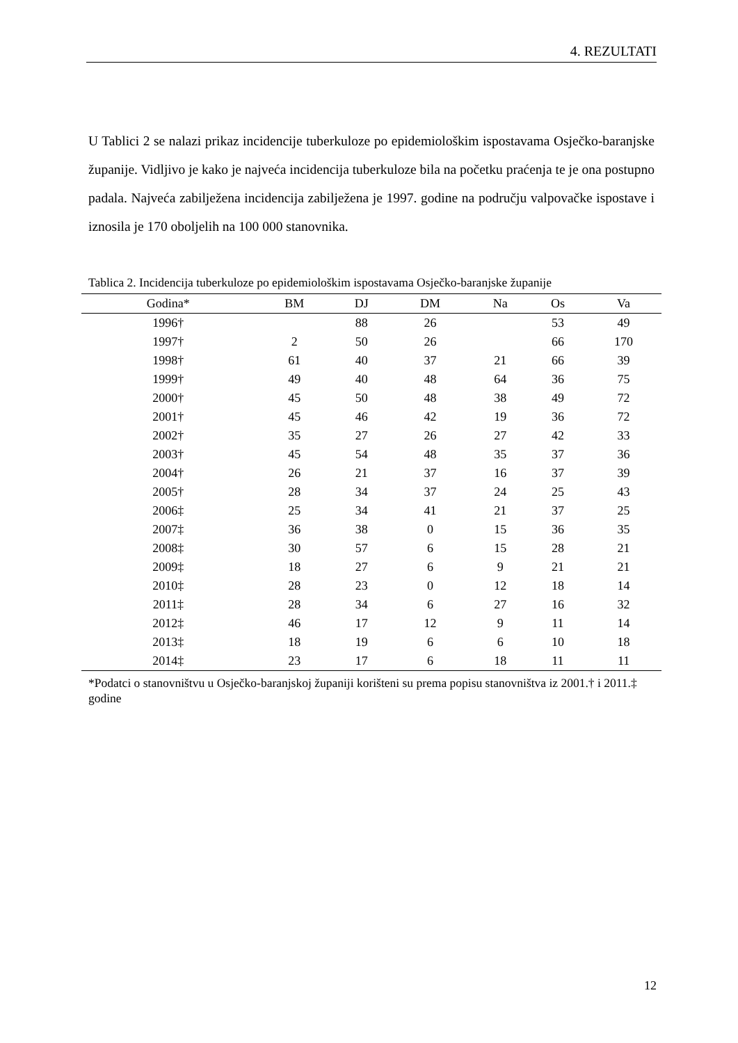4. REZULTATI
U Tablici 2 se nalazi prikaz incidencije tuberkuloze po epidemiološkim ispostavama Osječko-baranjske županije. Vidljivo je kako je najveća incidencija tuberkuloze bila na početku praćenja te je ona postupno padala. Najveća zabilježena incidencija zabilježena je 1997. godine na području valpovačke ispostave i iznosila je 170 oboljelih na 100 000 stanovnika.
Tablica 2. Incidencija tuberkuloze po epidemiološkim ispostavama Osječko-baranjske županije
| Godina* | BM | DJ | DM | Na | Os | Va |
| --- | --- | --- | --- | --- | --- | --- |
| 1996† | | 88 | 26 | | 53 | 49 |
| 1997† | 2 | 50 | 26 | | 66 | 170 |
| 1998† | 61 | 40 | 37 | 21 | 66 | 39 |
| 1999† | 49 | 40 | 48 | 64 | 36 | 75 |
| 2000† | 45 | 50 | 48 | 38 | 49 | 72 |
| 2001† | 45 | 46 | 42 | 19 | 36 | 72 |
| 2002† | 35 | 27 | 26 | 27 | 42 | 33 |
| 2003† | 45 | 54 | 48 | 35 | 37 | 36 |
| 2004† | 26 | 21 | 37 | 16 | 37 | 39 |
| 2005† | 28 | 34 | 37 | 24 | 25 | 43 |
| 2006‡ | 25 | 34 | 41 | 21 | 37 | 25 |
| 2007‡ | 36 | 38 | 0 | 15 | 36 | 35 |
| 2008‡ | 30 | 57 | 6 | 15 | 28 | 21 |
| 2009‡ | 18 | 27 | 6 | 9 | 21 | 21 |
| 2010‡ | 28 | 23 | 0 | 12 | 18 | 14 |
| 2011‡ | 28 | 34 | 6 | 27 | 16 | 32 |
| 2012‡ | 46 | 17 | 12 | 9 | 11 | 14 |
| 2013‡ | 18 | 19 | 6 | 6 | 10 | 18 |
| 2014‡ | 23 | 17 | 6 | 18 | 11 | 11 |
*Podatci o stanovništvu u Osječko-baranjskoj županiji korišteni su prema popisu stanovništva iz 2001.† i 2011.‡ godine
12